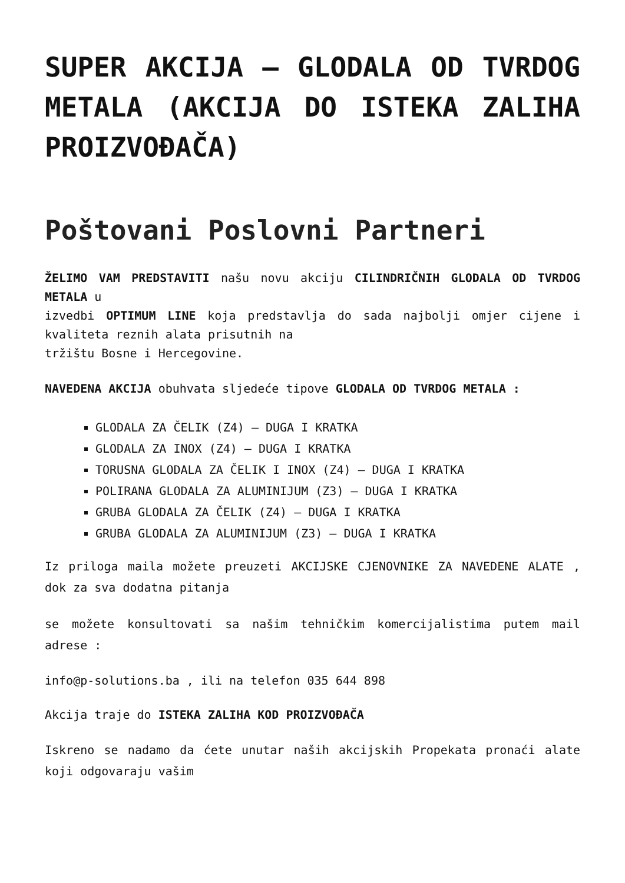SUPER AKCIJA – GLODALA OD TVRDOG METALA (AKCIJA DO ISTEKA ZALIHA PROIZVOĐAČA)
Poštovani Poslovni Partneri
ŽELIMO VAM PREDSTAVITI našu novu akciju CILINDRIČNIH GLODALA OD TVRDOG METALA u
izvedbi OPTIMUM LINE koja predstavlja do sada najbolji omjer cijene i kvaliteta reznih alata prisutnih na
tržištu Bosne i Hercegovine.
NAVEDENA AKCIJA obuhvata sljedeće tipove GLODALA OD TVRDOG METALA :
GLODALA ZA ČELIK (Z4) – DUGA I KRATKA
GLODALA ZA INOX (Z4) – DUGA I KRATKA
TORUSNA GLODALA ZA ČELIK I INOX (Z4) – DUGA I KRATKA
POLIRANA GLODALA ZA ALUMINIJUM (Z3) – DUGA I KRATKA
GRUBA GLODALA ZA ČELIK (Z4) – DUGA I KRATKA
GRUBA GLODALA ZA ALUMINIJUM (Z3) – DUGA I KRATKA
Iz priloga maila možete preuzeti AKCIJSKE CJENOVNIKE ZA NAVEDENE ALATE , dok za sva dodatna pitanja
se možete konsultovati sa našim tehničkim komercijalistima putem mail adrese :
info@p-solutions.ba , ili na telefon 035 644 898
Akcija traje do ISTEKA ZALIHA KOD PROIZVOĐAČA
Iskreno se nadamo da ćete unutar naših akcijskih Propekata pronaći alate koji odgovaraju vašim